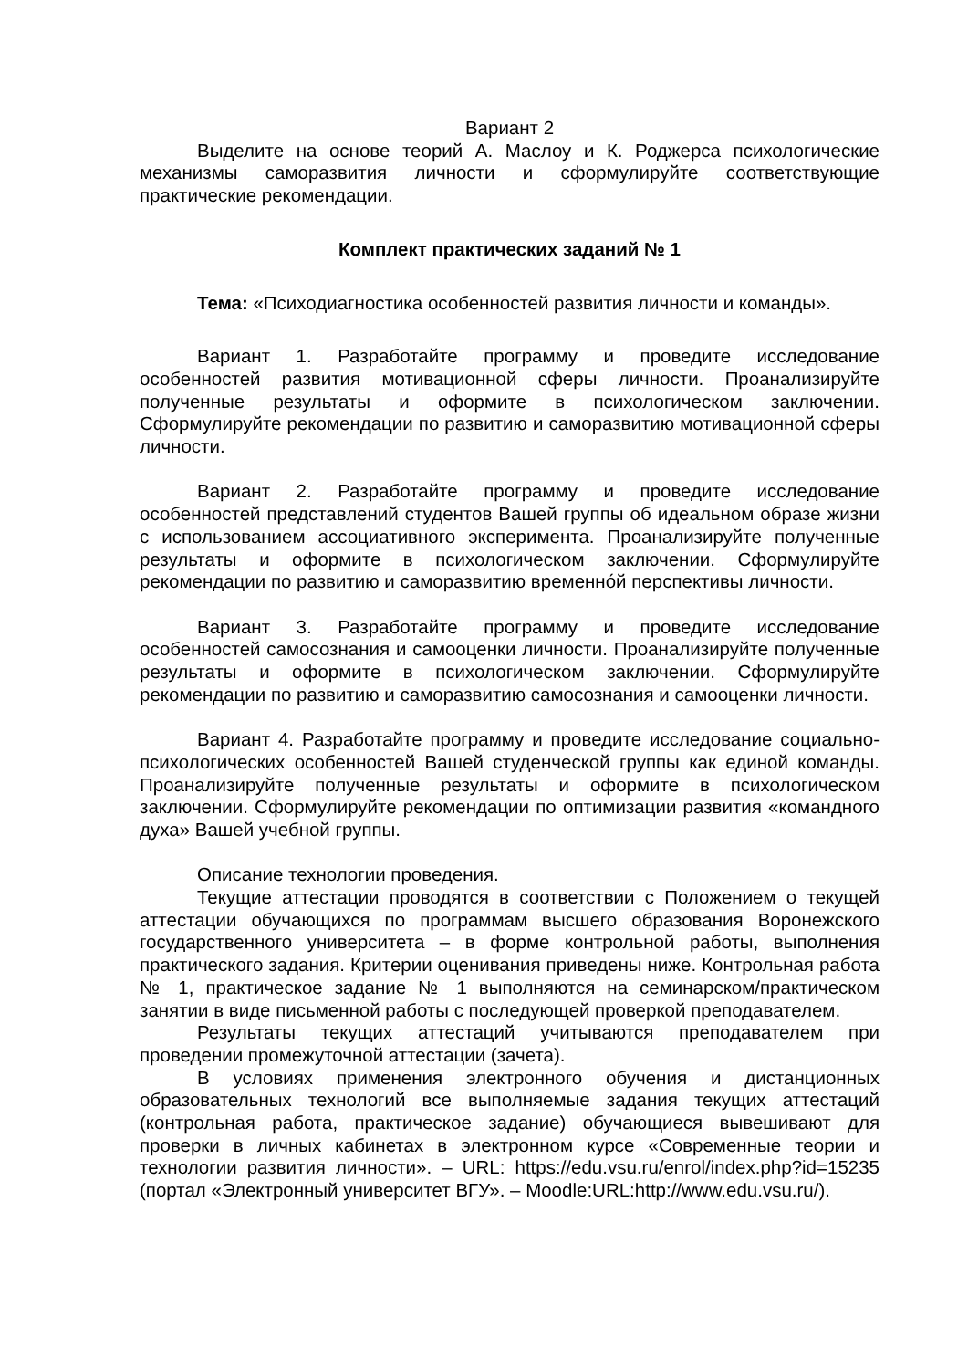Вариант 2
Выделите на основе теорий А. Маслоу и К. Роджерса психологические механизмы саморазвития личности и сформулируйте соответствующие практические рекомендации.
Комплект практических заданий № 1
Тема: «Психодиагностика особенностей развития личности и команды».
Вариант 1. Разработайте программу и проведите исследование особенностей развития мотивационной сферы личности. Проанализируйте полученные результаты и оформите в психологическом заключении. Сформулируйте рекомендации по развитию и саморазвитию мотивационной сферы личности.
Вариант 2. Разработайте программу и проведите исследование особенностей представлений студентов Вашей группы об идеальном образе жизни с использованием ассоциативного эксперимента. Проанализируйте полученные результаты и оформите в психологическом заключении. Сформулируйте рекомендации по развитию и саморазвитию временно́й перспективы личности.
Вариант 3. Разработайте программу и проведите исследование особенностей самосознания и самооценки личности. Проанализируйте полученные результаты и оформите в психологическом заключении. Сформулируйте рекомендации по развитию и саморазвитию самосознания и самооценки личности.
Вариант 4. Разработайте программу и проведите исследование социально-психологических особенностей Вашей студенческой группы как единой команды. Проанализируйте полученные результаты и оформите в психологическом заключении. Сформулируйте рекомендации по оптимизации развития «командного духа» Вашей учебной группы.
Описание технологии проведения.
Текущие аттестации проводятся в соответствии с Положением о текущей аттестации обучающихся по программам высшего образования Воронежского государственного университета – в форме контрольной работы, выполнения практического задания. Критерии оценивания приведены ниже. Контрольная работа № 1, практическое задание № 1 выполняются на семинарском/практическом занятии в виде письменной работы с последующей проверкой преподавателем.
Результаты текущих аттестаций учитываются преподавателем при проведении промежуточной аттестации (зачета).
В условиях применения электронного обучения и дистанционных образовательных технологий все выполняемые задания текущих аттестаций (контрольная работа, практическое задание) обучающиеся вывешивают для проверки в личных кабинетах в электронном курсе «Современные теории и технологии развития личности». – URL: https://edu.vsu.ru/enrol/index.php?id=15235 (портал «Электронный университет ВГУ». – Moodle:URL:http://www.edu.vsu.ru/).